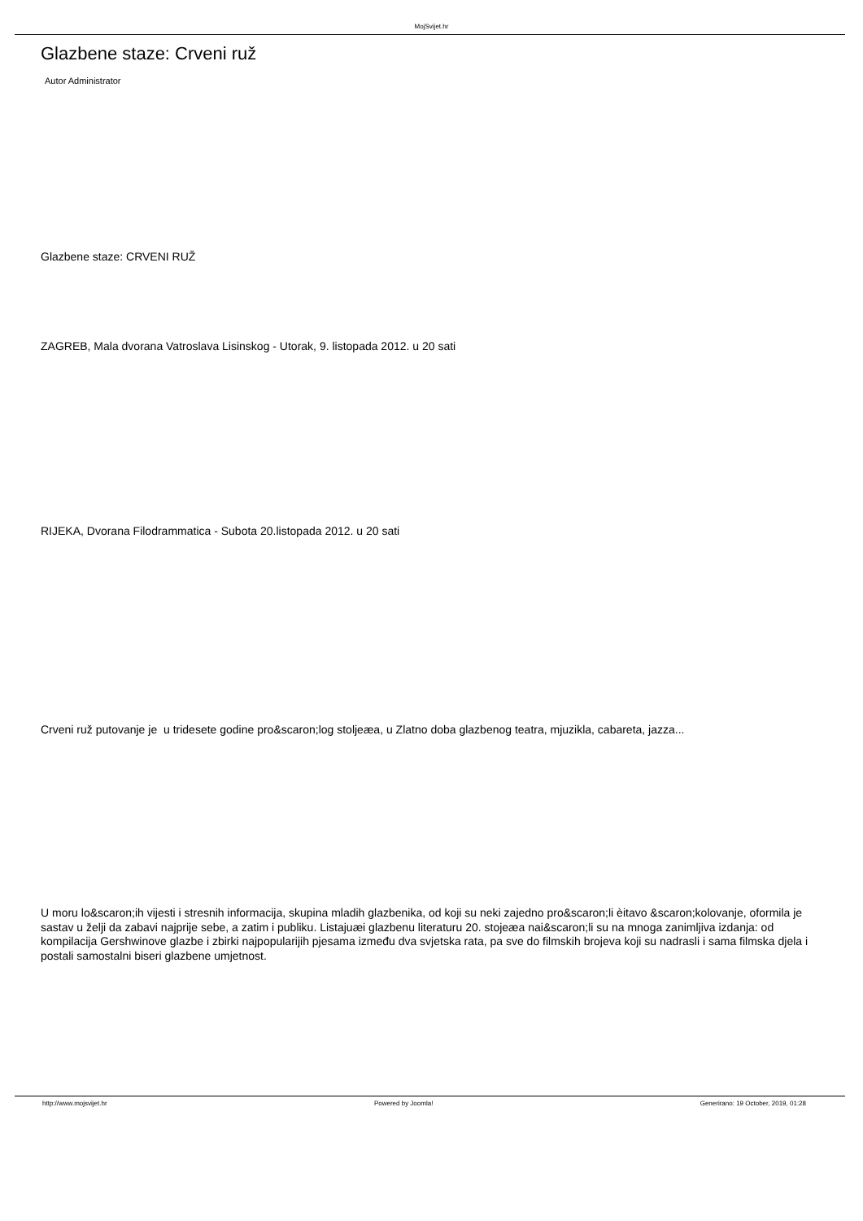MojSvijet.hr
Glazbene staze: Crveni ruž
Autor Administrator
Glazbene staze: CRVENI RUŽ
ZAGREB, Mala dvorana Vatroslava Lisinskog - Utorak, 9. listopada 2012. u 20 sati
RIJEKA, Dvorana Filodrammatica - Subota 20.listopada 2012. u 20 sati
Crveni ruž putovanje je u tridesete godine pro&scaron;log stoljeæa, u Zlatno doba glazbenog teatra, mjuzikla, cabareta, jazza...
U moru lo&scaron;ih vijesti i stresnih informacija, skupina mladih glazbenika, od koji su neki zajedno pro&scaron;li èitavo &scaron;kolovanje, oformila je sastav u želji da zabavi najprije sebe, a zatim i publiku. Listajuæi glazbenu literaturu 20. stojeæa nai&scaron;li su na mnoga zanimljiva izdanja: od kompilacija Gershwinove glazbe i zbirki najpopularijih pjesama između dva svjetska rata, pa sve do filmskih brojeva koji su nadrasli i sama filmska djela i postali samostalni biseri glazbene umjetnost.
http://www.mojsvijet.hr Powered by Joomla! Generirano: 19 October, 2019, 01:28